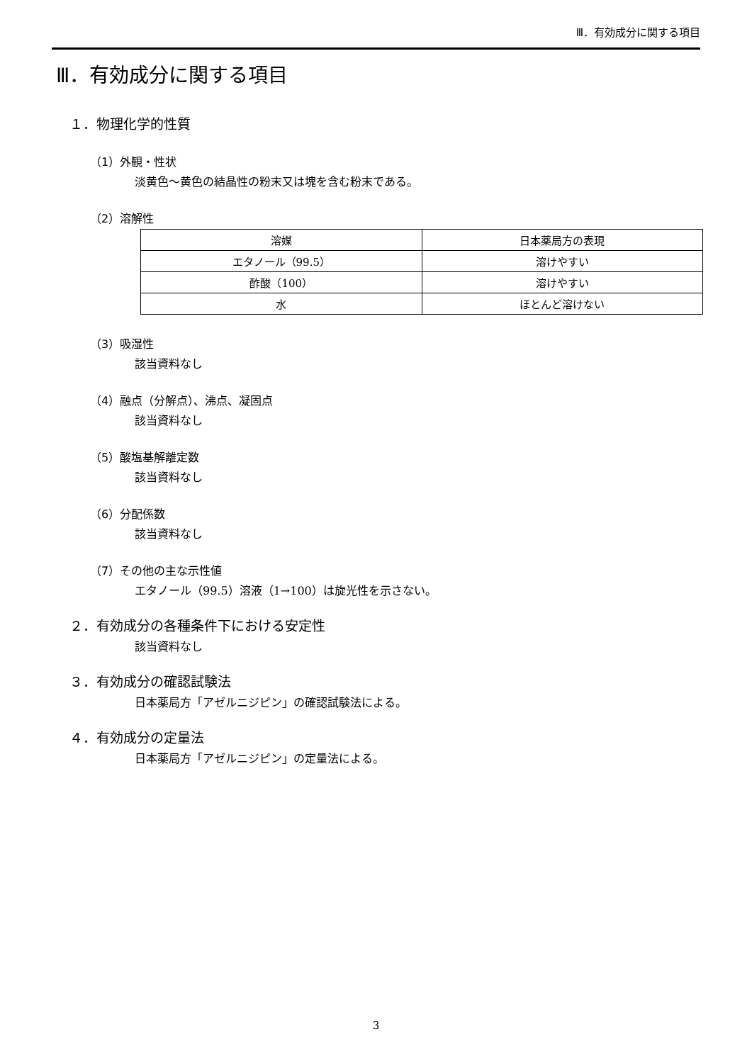Ⅲ．有効成分に関する項目
Ⅲ．有効成分に関する項目
１．物理化学的性質
（1）外観・性状
淡黄色～黄色の結晶性の粉末又は塊を含む粉末である。
（2）溶解性
| 溶媒 | 日本薬局方の表現 |
| エタノール（99.5） | 溶けやすい |
| 酢酸（100） | 溶けやすい |
| 水 | ほとんど溶けない |
（3）吸湿性
該当資料なし
（4）融点（分解点）、沸点、凝固点
該当資料なし
（5）酸塩基解離定数
該当資料なし
（6）分配係数
該当資料なし
（7）その他の主な示性値
エタノール（99.5）溶液（1→100）は旋光性を示さない。
２．有効成分の各種条件下における安定性
該当資料なし
３．有効成分の確認試験法
日本薬局方「アゼルニジピン」の確認試験法による。
４．有効成分の定量法
日本薬局方「アゼルニジピン」の定量法による。
3